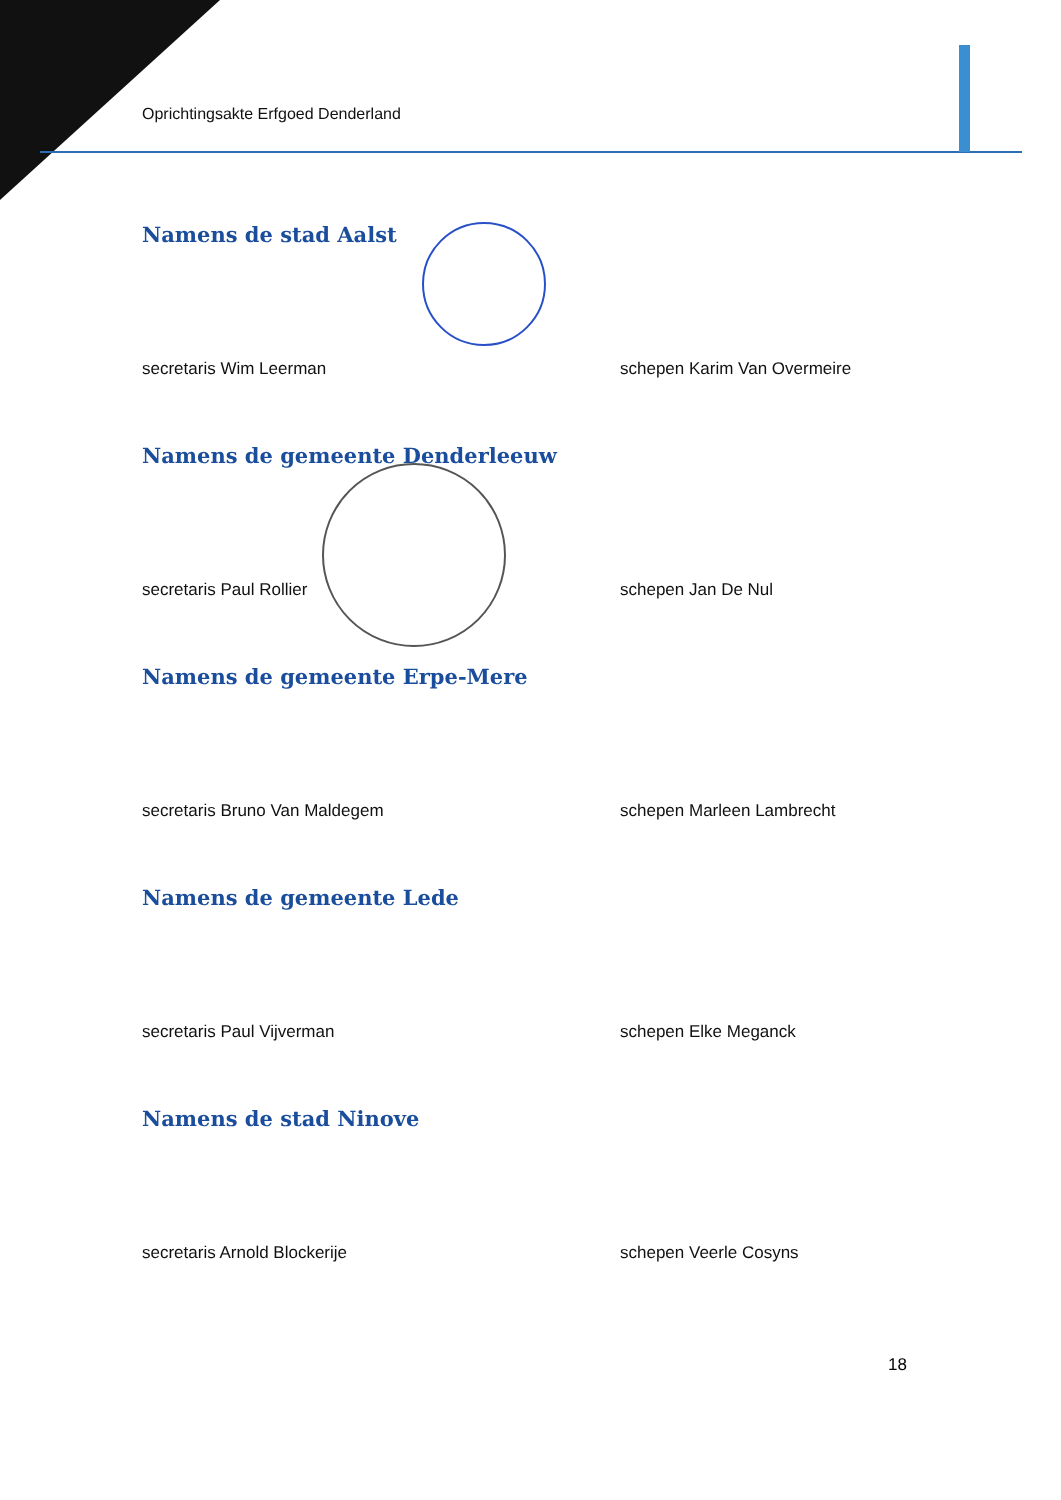Oprichtingsakte Erfgoed Denderland
Namens de stad Aalst
secretaris Wim Leerman schepen Karim Van Overmeire
Namens de gemeente Denderleeuw
secretaris Paul Rollier schepen Jan De Nul
Namens de gemeente Erpe-Mere
secretaris Bruno Van Maldegem schepen Marleen Lambrecht
Namens de gemeente Lede
secretaris Paul Vijverman schepen Elke Meganck
Namens de stad Ninove
secretaris Arnold Blockerije schepen Veerle Cosyns
18